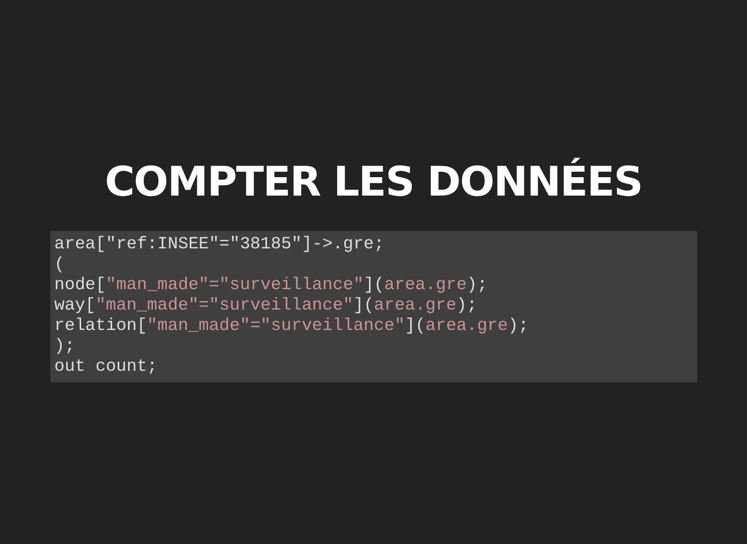COMPTER LES DONNÉES
area["ref:INSEE"="38185"]->.gre;
(
node["man_made"="surveillance"](area.gre);
way["man_made"="surveillance"](area.gre);
relation["man_made"="surveillance"](area.gre);
);
out count;